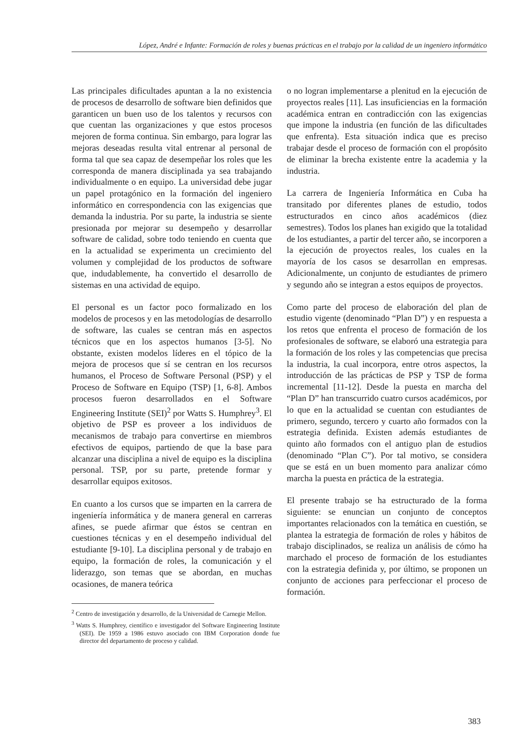López, André e Infante: Formación de roles y buenas prácticas en el trabajo por la calidad de un ingeniero informático
Las principales dificultades apuntan a la no existencia de procesos de desarrollo de software bien definidos que garanticen un buen uso de los talentos y recursos con que cuentan las organizaciones y que estos procesos mejoren de forma continua. Sin embargo, para lograr las mejoras deseadas resulta vital entrenar al personal de forma tal que sea capaz de desempeñar los roles que les corresponda de manera disciplinada ya sea trabajando individualmente o en equipo. La universidad debe jugar un papel protagónico en la formación del ingeniero informático en correspondencia con las exigencias que demanda la industria. Por su parte, la industria se siente presionada por mejorar su desempeño y desarrollar software de calidad, sobre todo teniendo en cuenta que en la actualidad se experimenta un crecimiento del volumen y complejidad de los productos de software que, indudablemente, ha convertido el desarrollo de sistemas en una actividad de equipo.
El personal es un factor poco formalizado en los modelos de procesos y en las metodologías de desarrollo de software, las cuales se centran más en aspectos técnicos que en los aspectos humanos [3-5]. No obstante, existen modelos líderes en el tópico de la mejora de procesos que sí se centran en los recursos humanos, el Proceso de Software Personal (PSP) y el Proceso de Software en Equipo (TSP) [1, 6-8]. Ambos procesos fueron desarrollados en el Software Engineering Institute (SEI)<sup>2</sup> por Watts S. Humphrey<sup>3</sup>. El objetivo de PSP es proveer a los individuos de mecanismos de trabajo para convertirse en miembros efectivos de equipos, partiendo de que la base para alcanzar una disciplina a nivel de equipo es la disciplina personal. TSP, por su parte, pretende formar y desarrollar equipos exitosos.
En cuanto a los cursos que se imparten en la carrera de ingeniería informática y de manera general en carreras afines, se puede afirmar que éstos se centran en cuestiones técnicas y en el desempeño individual del estudiante [9-10]. La disciplina personal y de trabajo en equipo, la formación de roles, la comunicación y el liderazgo, son temas que se abordan, en muchas ocasiones, de manera teórica
<sup>2</sup> Centro de investigación y desarrollo, de la Universidad de Carnegie Mellon.
<sup>3</sup> Watts S. Humphrey, científico e investigador del Software Engineering Institute (SEI). De 1959 a 1986 estuvo asociado con IBM Corporation donde fue director del departamento de proceso y calidad.
o no logran implementarse a plenitud en la ejecución de proyectos reales [11]. Las insuficiencias en la formación académica entran en contradicción con las exigencias que impone la industria (en función de las dificultades que enfrenta). Esta situación indica que es preciso trabajar desde el proceso de formación con el propósito de eliminar la brecha existente entre la academia y la industria.
La carrera de Ingeniería Informática en Cuba ha transitado por diferentes planes de estudio, todos estructurados en cinco años académicos (diez semestres). Todos los planes han exigido que la totalidad de los estudiantes, a partir del tercer año, se incorporen a la ejecución de proyectos reales, los cuales en la mayoría de los casos se desarrollan en empresas. Adicionalmente, un conjunto de estudiantes de primero y segundo año se integran a estos equipos de proyectos.
Como parte del proceso de elaboración del plan de estudio vigente (denominado “Plan D”) y en respuesta a los retos que enfrenta el proceso de formación de los profesionales de software, se elaboró una estrategia para la formación de los roles y las competencias que precisa la industria, la cual incorpora, entre otros aspectos, la introducción de las prácticas de PSP y TSP de forma incremental [11-12]. Desde la puesta en marcha del “Plan D” han transcurrido cuatro cursos académicos, por lo que en la actualidad se cuentan con estudiantes de primero, segundo, tercero y cuarto año formados con la estrategia definida. Existen además estudiantes de quinto año formados con el antiguo plan de estudios (denominado “Plan C”). Por tal motivo, se considera que se está en un buen momento para analizar cómo marcha la puesta en práctica de la estrategia.
El presente trabajo se ha estructurado de la forma siguiente: se enuncian un conjunto de conceptos importantes relacionados con la temática en cuestión, se plantea la estrategia de formación de roles y hábitos de trabajo disciplinados, se realiza un análisis de cómo ha marchado el proceso de formación de los estudiantes con la estrategia definida y, por último, se proponen un conjunto de acciones para perfeccionar el proceso de formación.
383